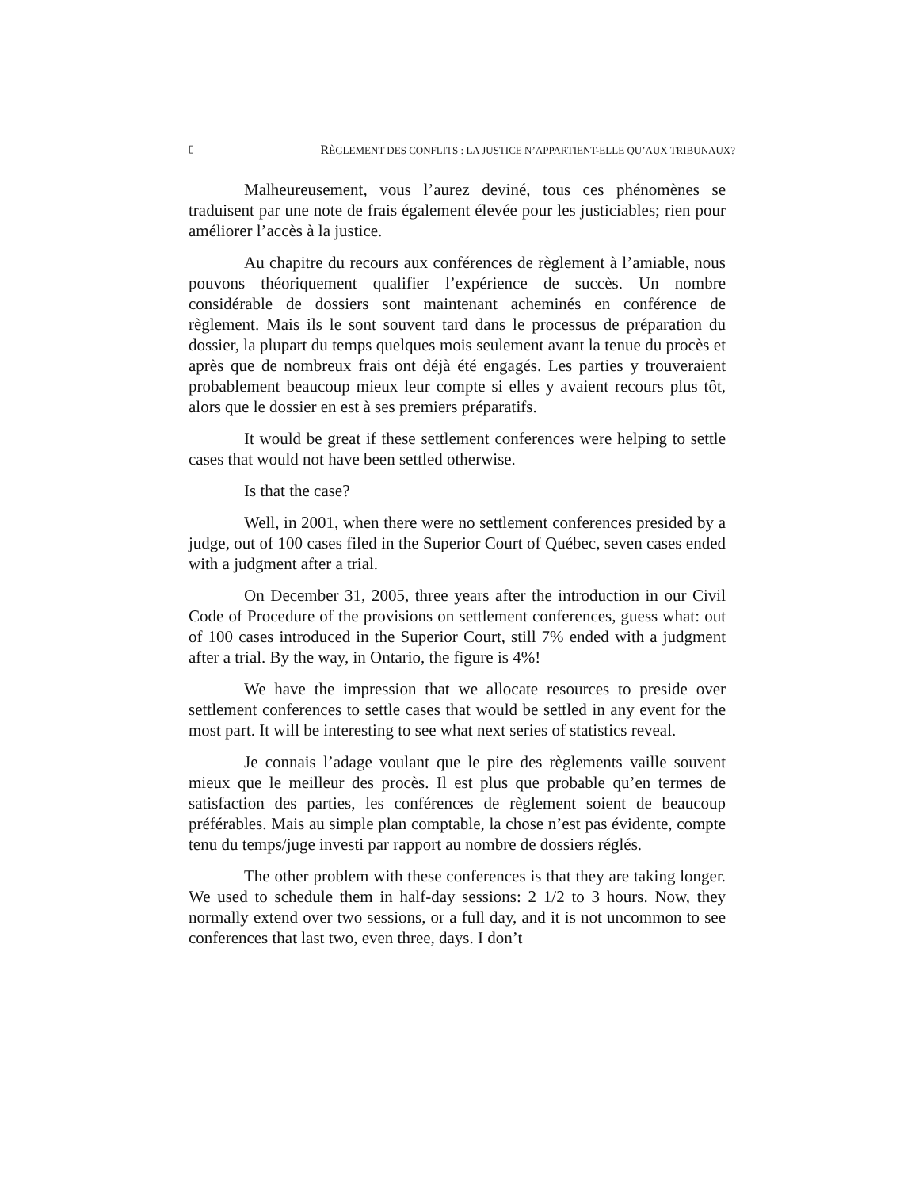▯ RÈGLEMENT DES CONFLITS : LA JUSTICE N’APPARTIENT-ELLE QU’AUX TRIBUNAUX?
Malheureusement, vous l’aurez deviné, tous ces phénomènes se traduisent par une note de frais également élevée pour les justiciables; rien pour améliorer l’accès à la justice.
Au chapitre du recours aux conférences de règlement à l’amiable, nous pouvons théoriquement qualifier l’expérience de succès. Un nombre considérable de dossiers sont maintenant acheminés en conférence de règlement. Mais ils le sont souvent tard dans le processus de préparation du dossier, la plupart du temps quelques mois seulement avant la tenue du procès et après que de nombreux frais ont déjà été engagés. Les parties y trouveraient probablement beaucoup mieux leur compte si elles y avaient recours plus tôt, alors que le dossier en est à ses premiers préparatifs.
It would be great if these settlement conferences were helping to settle cases that would not have been settled otherwise.
Is that the case?
Well, in 2001, when there were no settlement conferences presided by a judge, out of 100 cases filed in the Superior Court of Québec, seven cases ended with a judgment after a trial.
On December 31, 2005, three years after the introduction in our Civil Code of Procedure of the provisions on settlement conferences, guess what: out of 100 cases introduced in the Superior Court, still 7% ended with a judgment after a trial. By the way, in Ontario, the figure is 4%!
We have the impression that we allocate resources to preside over settlement conferences to settle cases that would be settled in any event for the most part. It will be interesting to see what next series of statistics reveal.
Je connais l’adage voulant que le pire des règlements vaille souvent mieux que le meilleur des procès. Il est plus que probable qu’en termes de satisfaction des parties, les conférences de règlement soient de beaucoup préférables. Mais au simple plan comptable, la chose n’est pas évidente, compte tenu du temps/juge investi par rapport au nombre de dossiers réglés.
The other problem with these conferences is that they are taking longer. We used to schedule them in half-day sessions: 2 1/2 to 3 hours. Now, they normally extend over two sessions, or a full day, and it is not uncommon to see conferences that last two, even three, days. I don’t